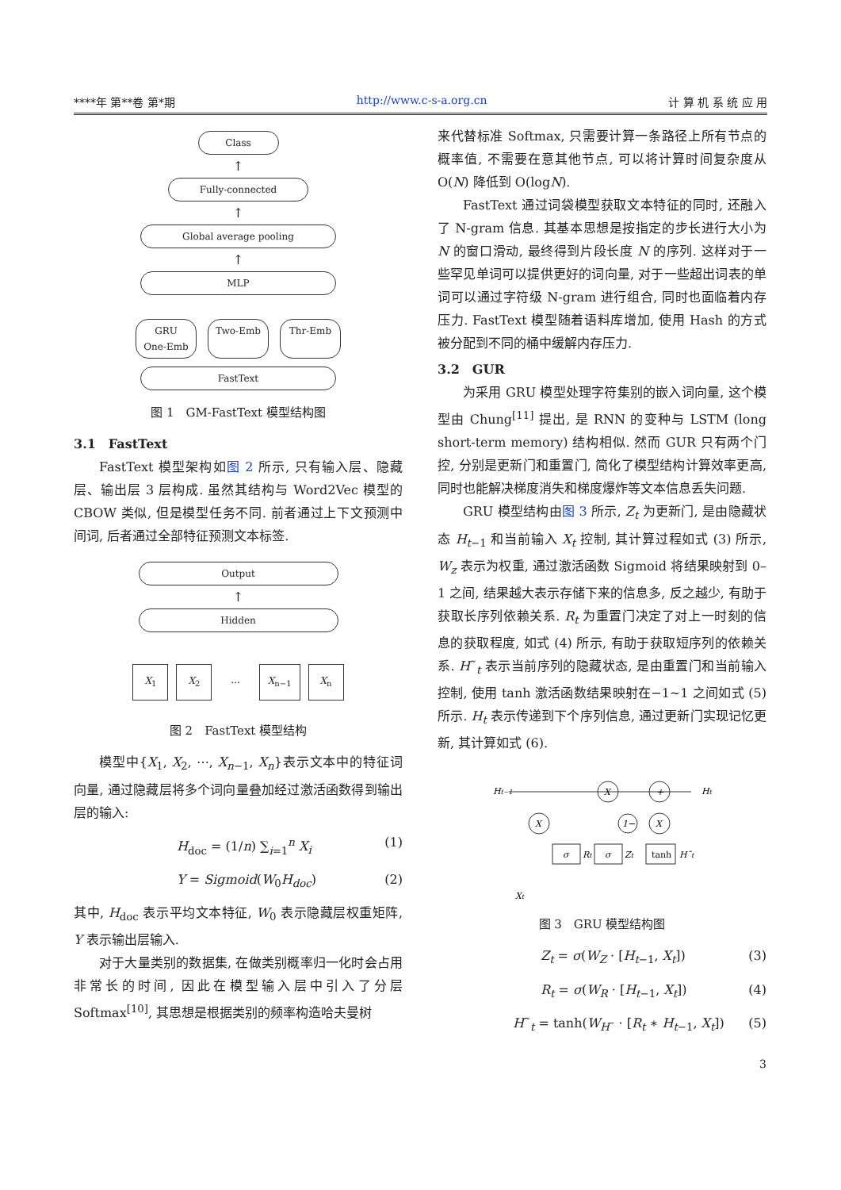****年 第**卷 第*期 http://www.c-s-a.org.cn 计 算 机 系 统 应 用
Class
↑
Fully-connected
↑
Global average pooling
↑
MLP
GRU
One-Emb Two-Emb Thr-Emb
FastText
图 1　GM-FastText 模型结构图
3.1　FastText
FastText 模型架构如图 2 所示, 只有输入层、隐藏层、输出层 3 层构成. 虽然其结构与 Word2Vec 模型的 CBOW 类似, 但是模型任务不同. 前者通过上下文预测中间词, 后者通过全部特征预测文本标签.
Output
↑
Hidden
X<sub>1</sub> X<sub>2</sub>... X<sub>n−1</sub> X<sub>n</sub>
图 2　FastText 模型结构
模型中{X<sub>1</sub>, X<sub>2</sub>, ⋯, X<sub>n−1</sub>, X<sub>n</sub>}表示文本中的特征词向量, 通过隐藏层将多个词向量叠加经过激活函数得到输出层的输入:
H<sub>doc</sub> = (1/n) ∑<sub>i=1</sub><sup>n</sup> X<sub>i</sub> (1)
Y = Sigmoid(W<sub>0</sub>H<sub>doc</sub>) (2)
其中, H<sub>doc</sub> 表示平均文本特征, W<sub>0</sub> 表示隐藏层权重矩阵, Y 表示输出层输入.
对于大量类别的数据集, 在做类别概率归一化时会占用非常长的时间, 因此在模型输入层中引入了分层 Softmax<sup>[10]</sup>, 其思想是根据类别的频率构造哈夫曼树
来代替标准 Softmax, 只需要计算一条路径上所有节点的概率值, 不需要在意其他节点, 可以将计算时间复杂度从 O(N) 降低到 O(logN).
FastText 通过词袋模型获取文本特征的同时, 还融入了 N-gram 信息. 其基本思想是按指定的步长进行大小为 N 的窗口滑动, 最终得到片段长度 N 的序列. 这样对于一些罕见单词可以提供更好的词向量, 对于一些超出词表的单词可以通过字符级 N-gram 进行组合, 同时也面临着内存压力. FastText 模型随着语料库增加, 使用 Hash 的方式被分配到不同的桶中缓解内存压力.
3.2　GUR
为采用 GRU 模型处理字符集别的嵌入词向量, 这个模型由 Chung<sup>[11]</sup> 提出, 是 RNN 的变种与 LSTM (long short-term memory) 结构相似. 然而 GUR 只有两个门控, 分别是更新门和重置门, 简化了模型结构计算效率更高, 同时也能解决梯度消失和梯度爆炸等文本信息丢失问题.
GRU 模型结构由图 3 所示, Z<sub>t</sub> 为更新门, 是由隐藏状态 H<sub>t−1</sub> 和当前输入 X<sub>t</sub> 控制, 其计算过程如式 (3) 所示, W<sub>z</sub> 表示为权重, 通过激活函数 Sigmoid 将结果映射到 0–1 之间, 结果越大表示存储下来的信息多, 反之越少, 有助于获取长序列依赖关系. R<sub>t</sub> 为重置门决定了对上一时刻的信息的获取程度, 如式 (4) 所示, 有助于获取短序列的依赖关系. H˜<sub>t</sub> 表示当前序列的隐藏状态, 是由重置门和当前输入控制, 使用 tanh 激活函数结果映射在−1~1 之间如式 (5) 所示. H<sub>t</sub> 表示传递到下个序列信息, 通过更新门实现记忆更新, 其计算如式 (6).
Ht−1
X
+
Ht
X
1−
X
σ
Rt
σ
Zt
tanh
H˜t
Xt
图 3　GRU 模型结构图
Z<sub>t</sub> = σ(W<sub>Z</sub> · [H<sub>t−1</sub>, X<sub>t</sub>]) (3)
R<sub>t</sub> = σ(W<sub>R</sub> · [H<sub>t−1</sub>, X<sub>t</sub>]) (4)
H˜<sub>t</sub> = tanh(W<sub>H˜</sub> · [R<sub>t</sub> ∗ H<sub>t−1</sub>, X<sub>t</sub>]) (5)
3